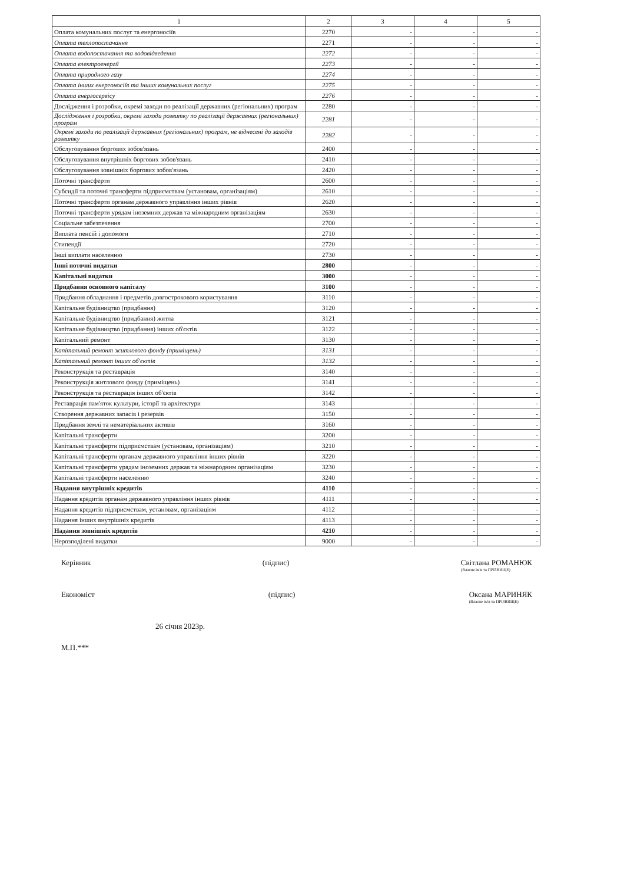| 1 | 2 | 3 | 4 | 5 |
| --- | --- | --- | --- | --- |
| Оплата комунальних послуг та енергоносіїв | 2270 | - | - | - |
| Оплата теплопостачання | 2271 | - | - | - |
| Оплата водопостачання та водовідведення | 2272 | - | - | - |
| Оплата електроенергії | 2273 | - | - | - |
| Оплата природного газу | 2274 | - | - | - |
| Оплата інших енергоносіїв та інших комунальних послуг | 2275 | - | - | - |
| Оплата енергосервісу | 2276 | - | - | - |
| Дослідження і розробки, окремі заходи по реалізації державних (регіональних) програм | 2280 | - | - | - |
| Дослідження і розробки, окремі заходи розвитку по реалізації державних (регіональних) програм | 2281 | - | - | - |
| Окремі заходи по реалізації державних (регіональних) програм, не віднесені до заходів розвитку | 2282 | - | - | - |
| Обслуговування боргових зобов'язань | 2400 | - | - | - |
| Обслуговування внутрішніх боргових зобов'язань | 2410 | - | - | - |
| Обслуговування зовнішніх боргових зобов'язань | 2420 | - | - | - |
| Поточні трансферти | 2600 | - | - | - |
| Субсидії та поточні трансферти підприємствам (установам, організаціям) | 2610 | - | - | - |
| Поточні трансферти органам державного управління інших рівнів | 2620 | - | - | - |
| Поточні трансферти урядам іноземних держав та міжнародним організаціям | 2630 | - | - | - |
| Соціальне забезпечення | 2700 | - | - | - |
| Виплата пенсій і допомоги | 2710 | - | - | - |
| Стипендії | 2720 | - | - | - |
| Інші виплати населенню | 2730 | - | - | - |
| Інші поточні видатки | 2800 | - | - | - |
| Капітальні видатки | 3000 | - | - | - |
| Придбання основного капіталу | 3100 | - | - | - |
| Придбання обладнання і предметів довгострокового користування | 3110 | - | - | - |
| Капітальне будівництво (придбання) | 3120 | - | - | - |
| Капітальне будівництво (придбання) житла | 3121 | - | - | - |
| Капітальне будівництво (придбання) інших об'єктів | 3122 | - | - | - |
| Капітальний ремонт | 3130 | - | - | - |
| Капітальний ремонт житлового фонду (приміщень) | 3131 | - | - | - |
| Капітальний ремонт інших об'єктів | 3132 | - | - | - |
| Реконструкція та реставрація | 3140 | - | - | - |
| Реконструкція житлового фонду (приміщень) | 3141 | - | - | - |
| Реконструкція та реставрація інших об'єктів | 3142 | - | - | - |
| Реставрація пам'яток культури, історії та архітектури | 3143 | - | - | - |
| Створення державних запасів і резервів | 3150 | - | - | - |
| Придбання землі та нематеріальних активів | 3160 | - | - | - |
| Капітальні трансферти | 3200 | - | - | - |
| Капітальні трансферти підприємствам (установам, організаціям) | 3210 | - | - | - |
| Капітальні трансферти органам державного управління інших рівнів | 3220 | - | - | - |
| Капітальні трансферти урядам іноземних держав та міжнародним організаціям | 3230 | - | - | - |
| Капітальні трансферти населенню | 3240 | - | - | - |
| Надання внутрішніх кредитів | 4110 | - | - | - |
| Надання кредитів органам державного управління інших рівнів | 4111 | - | - | - |
| Надання кредитів підприємствам, установам, організаціям | 4112 | - | - | - |
| Надання інших внутрішніх кредитів | 4113 | - | - | - |
| Надання зовнішніх кредитів | 4210 | - | - | - |
| Нерозподілені видатки | 9000 | - | - | - |
Керівник (підпис) Світлана РОМАНЮК
(Власне ім'я та ПРІЗВИЩЕ)
Економіст (підпис) Оксана МАРИНЯК
(Власне ім'я та ПРІЗВИЩЕ)
26 січня 2023р.
М.П.***